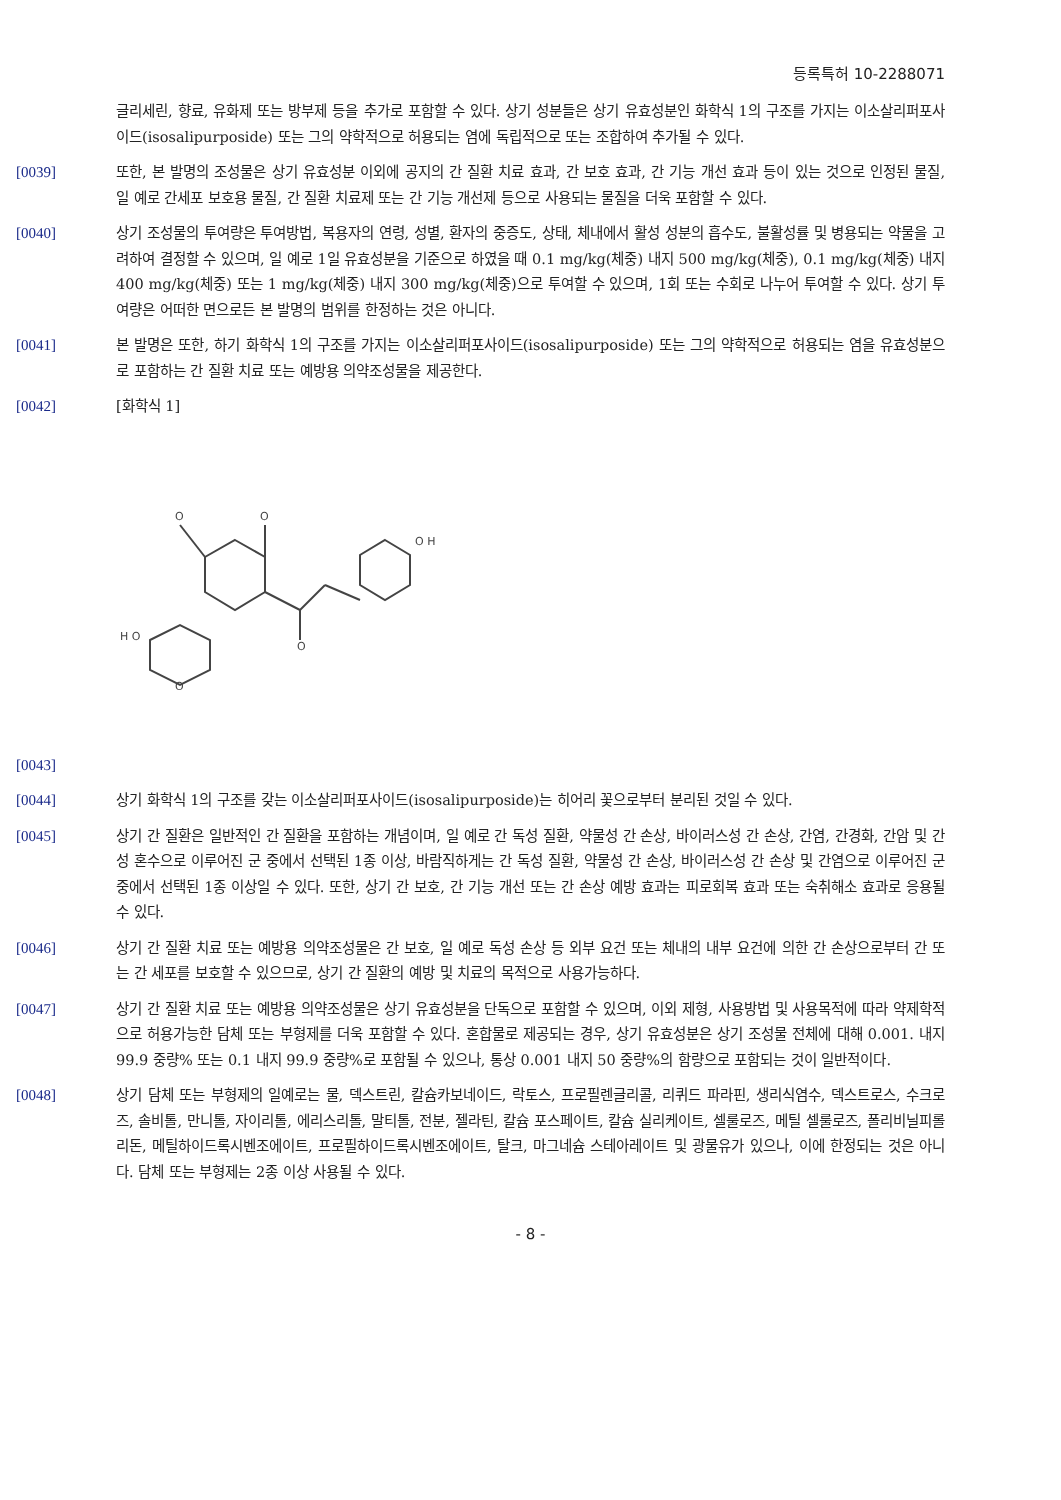등록특허 10-2288071
글리세린, 향료, 유화제 또는 방부제 등을 추가로 포함할 수 있다. 상기 성분들은 상기 유효성분인 화학식 1의 구조를 가지는 이소살리퍼포사이드(isosalipurposide) 또는 그의 약학적으로 허용되는 염에 독립적으로 또는 조합하여 추가될 수 있다.
[0039] 또한, 본 발명의 조성물은 상기 유효성분 이외에 공지의 간 질환 치료 효과, 간 보호 효과, 간 기능 개선 효과 등이 있는 것으로 인정된 물질, 일 예로 간세포 보호용 물질, 간 질환 치료제 또는 간 기능 개선제 등으로 사용되는 물질을 더욱 포함할 수 있다.
[0040] 상기 조성물의 투여량은 투여방법, 복용자의 연령, 성별, 환자의 중증도, 상태, 체내에서 활성 성분의 흡수도, 불활성률 및 병용되는 약물을 고려하여 결정할 수 있으며, 일 예로 1일 유효성분을 기준으로 하였을 때 0.1 mg/kg(체중) 내지 500 mg/kg(체중), 0.1 mg/kg(체중) 내지 400 mg/kg(체중) 또는 1 mg/kg(체중) 내지 300 mg/kg(체중)으로 투여할 수 있으며, 1회 또는 수회로 나누어 투여할 수 있다. 상기 투여량은 어떠한 면으로든 본 발명의 범위를 한정하는 것은 아니다.
[0041] 본 발명은 또한, 하기 화학식 1의 구조를 가지는 이소살리퍼포사이드(isosalipurposide) 또는 그의 약학적으로 허용되는 염을 유효성분으로 포함하는 간 질환 치료 또는 예방용 의약조성물을 제공한다.
[0042] [화학식 1]
O
O
O
O H
H O
O
[0043]
[0044] 상기 화학식 1의 구조를 갖는 이소살리퍼포사이드(isosalipurposide)는 히어리 꽃으로부터 분리된 것일 수 있다.
[0045] 상기 간 질환은 일반적인 간 질환을 포함하는 개념이며, 일 예로 간 독성 질환, 약물성 간 손상, 바이러스성 간 손상, 간염, 간경화, 간암 및 간성 혼수으로 이루어진 군 중에서 선택된 1종 이상, 바람직하게는 간 독성 질환, 약물성 간 손상, 바이러스성 간 손상 및 간염으로 이루어진 군 중에서 선택된 1종 이상일 수 있다. 또한, 상기 간 보호, 간 기능 개선 또는 간 손상 예방 효과는 피로회복 효과 또는 숙취해소 효과로 응용될 수 있다.
[0046] 상기 간 질환 치료 또는 예방용 의약조성물은 간 보호, 일 예로 독성 손상 등 외부 요건 또는 체내의 내부 요건에 의한 간 손상으로부터 간 또는 간 세포를 보호할 수 있으므로, 상기 간 질환의 예방 및 치료의 목적으로 사용가능하다.
[0047] 상기 간 질환 치료 또는 예방용 의약조성물은 상기 유효성분을 단독으로 포함할 수 있으며, 이외 제형, 사용방법 및 사용목적에 따라 약제학적으로 허용가능한 담체 또는 부형제를 더욱 포함할 수 있다. 혼합물로 제공되는 경우, 상기 유효성분은 상기 조성물 전체에 대해 0.001. 내지 99.9 중량% 또는 0.1 내지 99.9 중량%로 포함될 수 있으나, 통상 0.001 내지 50 중량%의 함량으로 포함되는 것이 일반적이다.
[0048] 상기 담체 또는 부형제의 일예로는 물, 덱스트린, 칼슘카보네이드, 락토스, 프로필렌글리콜, 리퀴드 파라핀, 생리식염수, 덱스트로스, 수크로즈, 솔비톨, 만니톨, 자이리톨, 에리스리톨, 말티톨, 전분, 젤라틴, 칼슘 포스페이트, 칼슘 실리케이트, 셀룰로즈, 메틸 셀룰로즈, 폴리비닐피롤리돈, 메틸하이드록시벤조에이트, 프로필하이드록시벤조에이트, 탈크, 마그네슘 스테아레이트 및 광물유가 있으나, 이에 한정되는 것은 아니다. 담체 또는 부형제는 2종 이상 사용될 수 있다.
- 8 -